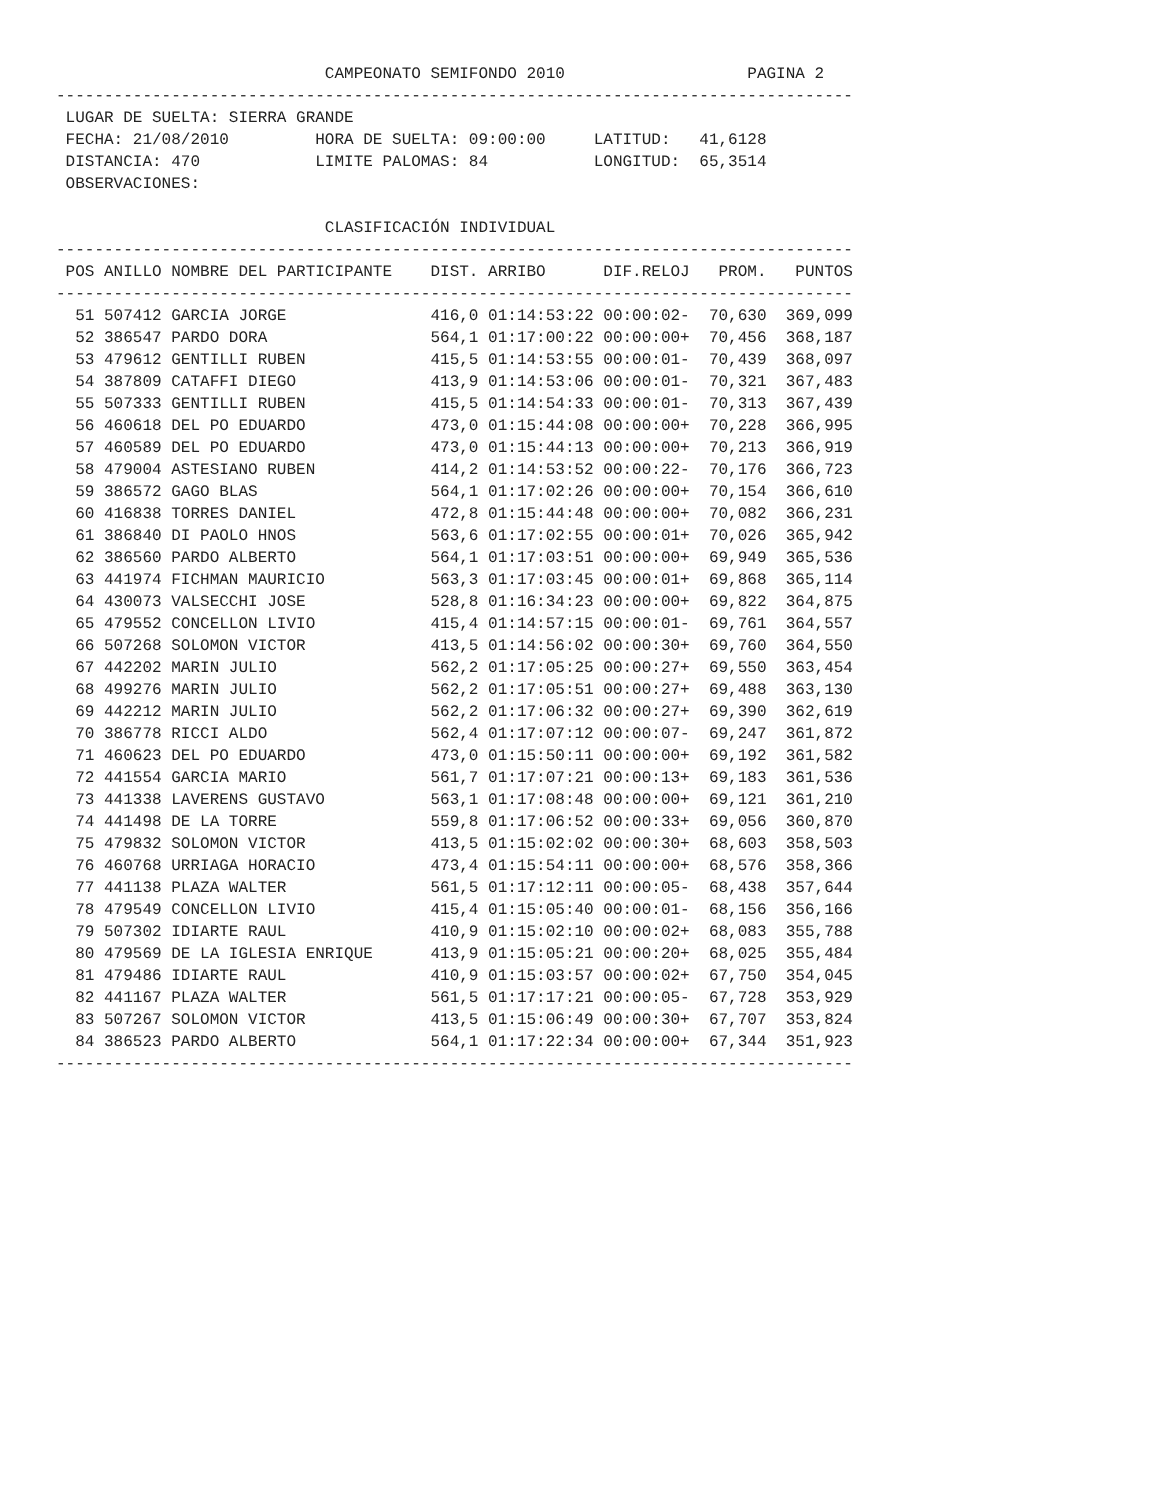CAMPEONATO SEMIFONDO 2010 PAGINA 2
-----------------------------------------------------------------------------------
LUGAR DE SUELTA: SIERRA GRANDE FECHA: 21/08/2010 HORA DE SUELTA: 09:00:00 LATITUD: 41,6128 DISTANCIA: 470 LIMITE PALOMAS: 84 LONGITUD: 65,3514 OBSERVACIONES: CLASIFICACIÓN INDIVIDUAL
-----------------------------------------------------------------------------------
POS ANILLO NOMBRE DEL PARTICIPANTE DIST. ARRIBO DIF.RELOJ PROM. PUNTOS
-----------------------------------------------------------------------------------
51 507412 GARCIA JORGE 416,0 01:14:53:22 00:00:02- 70,630 369,099 52 386547 PARDO DORA 564,1 01:17:00:22 00:00:00+ 70,456 368,187 53 479612 GENTILLI RUBEN 415,5 01:14:53:55 00:00:01- 70,439 368,097 54 387809 CATAFFI DIEGO 413,9 01:14:53:06 00:00:01- 70,321 367,483 55 507333 GENTILLI RUBEN 415,5 01:14:54:33 00:00:01- 70,313 367,439 56 460618 DEL PO EDUARDO 473,0 01:15:44:08 00:00:00+ 70,228 366,995 57 460589 DEL PO EDUARDO 473,0 01:15:44:13 00:00:00+ 70,213 366,919 58 479004 ASTESIANO RUBEN 414,2 01:14:53:52 00:00:22- 70,176 366,723 59 386572 GAGO BLAS 564,1 01:17:02:26 00:00:00+ 70,154 366,610 60 416838 TORRES DANIEL 472,8 01:15:44:48 00:00:00+ 70,082 366,231 61 386840 DI PAOLO HNOS 563,6 01:17:02:55 00:00:01+ 70,026 365,942 62 386560 PARDO ALBERTO 564,1 01:17:03:51 00:00:00+ 69,949 365,536 63 441974 FICHMAN MAURICIO 563,3 01:17:03:45 00:00:01+ 69,868 365,114 64 430073 VALSECCHI JOSE 528,8 01:16:34:23 00:00:00+ 69,822 364,875 65 479552 CONCELLON LIVIO 415,4 01:14:57:15 00:00:01- 69,761 364,557 66 507268 SOLOMON VICTOR 413,5 01:14:56:02 00:00:30+ 69,760 364,550 67 442202 MARIN JULIO 562,2 01:17:05:25 00:00:27+ 69,550 363,454 68 499276 MARIN JULIO 562,2 01:17:05:51 00:00:27+ 69,488 363,130 69 442212 MARIN JULIO 562,2 01:17:06:32 00:00:27+ 69,390 362,619 70 386778 RICCI ALDO 562,4 01:17:07:12 00:00:07- 69,247 361,872 71 460623 DEL PO EDUARDO 473,0 01:15:50:11 00:00:00+ 69,192 361,582 72 441554 GARCIA MARIO 561,7 01:17:07:21 00:00:13+ 69,183 361,536 73 441338 LAVERENS GUSTAVO 563,1 01:17:08:48 00:00:00+ 69,121 361,210 74 441498 DE LA TORRE 559,8 01:17:06:52 00:00:33+ 69,056 360,870 75 479832 SOLOMON VICTOR 413,5 01:15:02:02 00:00:30+ 68,603 358,503 76 460768 URRIAGA HORACIO 473,4 01:15:54:11 00:00:00+ 68,576 358,366 77 441138 PLAZA WALTER 561,5 01:17:12:11 00:00:05- 68,438 357,644 78 479549 CONCELLON LIVIO 415,4 01:15:05:40 00:00:01- 68,156 356,166 79 507302 IDIARTE RAUL 410,9 01:15:02:10 00:00:02+ 68,083 355,788 80 479569 DE LA IGLESIA ENRIQUE 413,9 01:15:05:21 00:00:20+ 68,025 355,484 81 479486 IDIARTE RAUL 410,9 01:15:03:57 00:00:02+ 67,750 354,045 82 441167 PLAZA WALTER 561,5 01:17:17:21 00:00:05- 67,728 353,929 83 507267 SOLOMON VICTOR 413,5 01:15:06:49 00:00:30+ 67,707 353,824 84 386523 PARDO ALBERTO 564,1 01:17:22:34 00:00:00+ 67,344 351,923
-----------------------------------------------------------------------------------